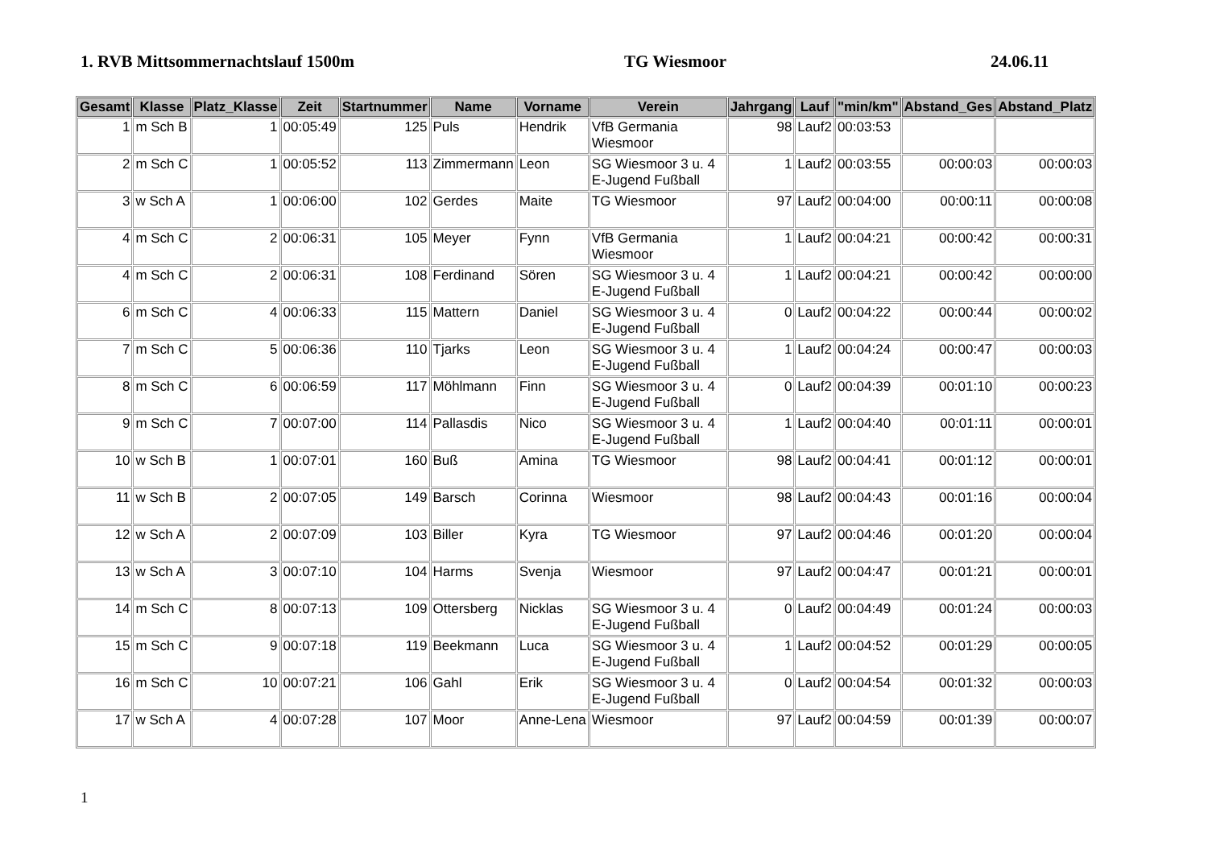1. RVB Mittsommernachtslauf 1500m TG Wiesmoor 24.06.11
| Gesamt | Klasse | Platz_Klasse | Zeit | Startnummer | Name | Vorname | Verein | Jahrgang | Lauf | "min/km" | Abstand_Ges | Abstand_Platz |
| --- | --- | --- | --- | --- | --- | --- | --- | --- | --- | --- | --- | --- |
| 1 | m Sch B | 1 | 00:05:49 | 125 | Puls | Hendrik | VfB Germania Wiesmoor | 98 | Lauf2 | 00:03:53 | | |
| 2 | m Sch C | 1 | 00:05:52 | 113 | Zimmermann | Leon | SG Wiesmoor 3 u. 4 E-Jugend Fußball | 1 | Lauf2 | 00:03:55 | 00:00:03 | 00:00:03 |
| 3 | w Sch A | 1 | 00:06:00 | 102 | Gerdes | Maite | TG Wiesmoor | 97 | Lauf2 | 00:04:00 | 00:00:11 | 00:00:08 |
| 4 | m Sch C | 2 | 00:06:31 | 105 | Meyer | Fynn | VfB Germania Wiesmoor | 1 | Lauf2 | 00:04:21 | 00:00:42 | 00:00:31 |
| 4 | m Sch C | 2 | 00:06:31 | 108 | Ferdinand | Sören | SG Wiesmoor 3 u. 4 E-Jugend Fußball | 1 | Lauf2 | 00:04:21 | 00:00:42 | 00:00:00 |
| 6 | m Sch C | 4 | 00:06:33 | 115 | Mattern | Daniel | SG Wiesmoor 3 u. 4 E-Jugend Fußball | 0 | Lauf2 | 00:04:22 | 00:00:44 | 00:00:02 |
| 7 | m Sch C | 5 | 00:06:36 | 110 | Tjarks | Leon | SG Wiesmoor 3 u. 4 E-Jugend Fußball | 1 | Lauf2 | 00:04:24 | 00:00:47 | 00:00:03 |
| 8 | m Sch C | 6 | 00:06:59 | 117 | Möhlmann | Finn | SG Wiesmoor 3 u. 4 E-Jugend Fußball | 0 | Lauf2 | 00:04:39 | 00:01:10 | 00:00:23 |
| 9 | m Sch C | 7 | 00:07:00 | 114 | Pallasdis | Nico | SG Wiesmoor 3 u. 4 E-Jugend Fußball | 1 | Lauf2 | 00:04:40 | 00:01:11 | 00:00:01 |
| 10 | w Sch B | 1 | 00:07:01 | 160 | Buß | Amina | TG Wiesmoor | 98 | Lauf2 | 00:04:41 | 00:01:12 | 00:00:01 |
| 11 | w Sch B | 2 | 00:07:05 | 149 | Barsch | Corinna | Wiesmoor | 98 | Lauf2 | 00:04:43 | 00:01:16 | 00:00:04 |
| 12 | w Sch A | 2 | 00:07:09 | 103 | Biller | Kyra | TG Wiesmoor | 97 | Lauf2 | 00:04:46 | 00:01:20 | 00:00:04 |
| 13 | w Sch A | 3 | 00:07:10 | 104 | Harms | Svenja | Wiesmoor | 97 | Lauf2 | 00:04:47 | 00:01:21 | 00:00:01 |
| 14 | m Sch C | 8 | 00:07:13 | 109 | Ottersberg | Nicklas | SG Wiesmoor 3 u. 4 E-Jugend Fußball | 0 | Lauf2 | 00:04:49 | 00:01:24 | 00:00:03 |
| 15 | m Sch C | 9 | 00:07:18 | 119 | Beekmann | Luca | SG Wiesmoor 3 u. 4 E-Jugend Fußball | 1 | Lauf2 | 00:04:52 | 00:01:29 | 00:00:05 |
| 16 | m Sch C | 10 | 00:07:21 | 106 | Gahl | Erik | SG Wiesmoor 3 u. 4 E-Jugend Fußball | 0 | Lauf2 | 00:04:54 | 00:01:32 | 00:00:03 |
| 17 | w Sch A | 4 | 00:07:28 | 107 | Moor | Anne-Lena | Wiesmoor | 97 | Lauf2 | 00:04:59 | 00:01:39 | 00:00:07 |
1